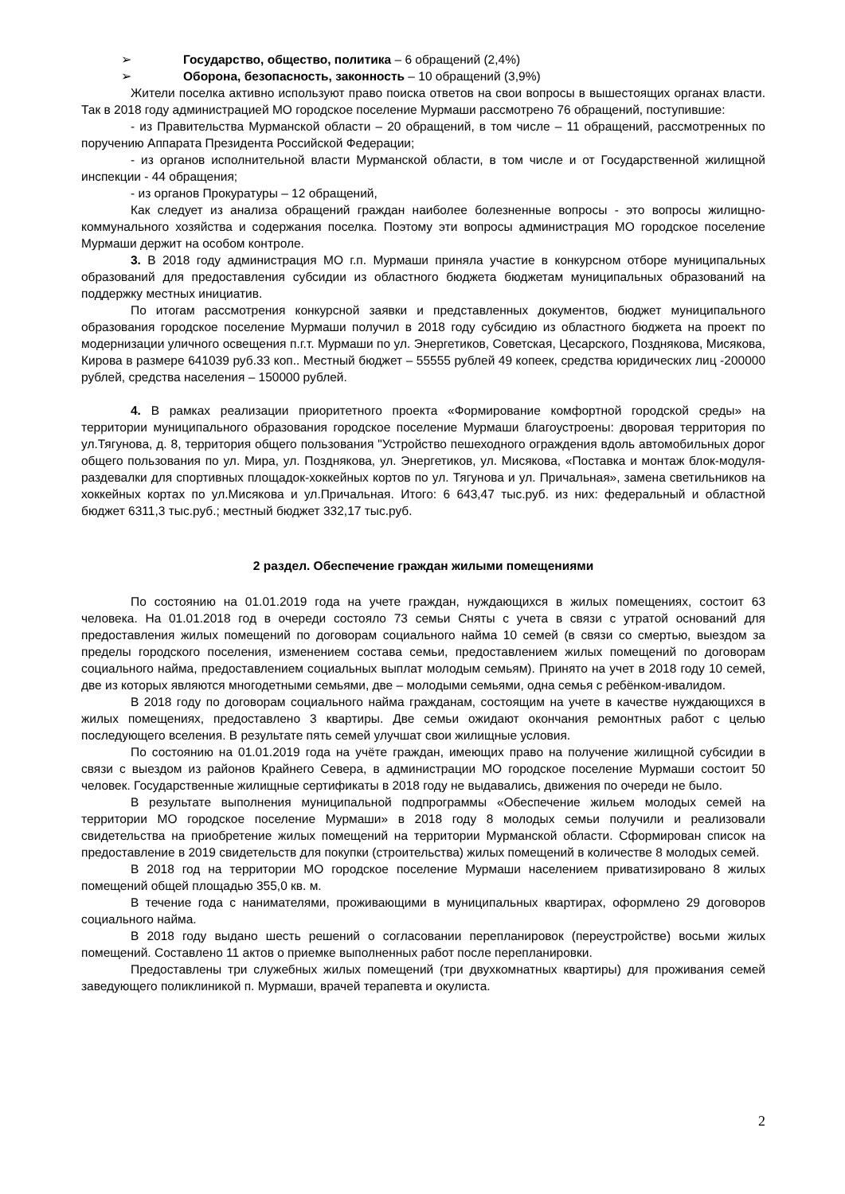➢ Государство, общество, политика – 6 обращений (2,4%)
➢ Оборона, безопасность, законность – 10 обращений (3,9%)
Жители поселка активно используют право поиска ответов на свои вопросы в вышестоящих органах власти. Так в 2018 году администрацией МО городское поселение Мурмаши рассмотрено 76 обращений, поступившие:
- из Правительства Мурманской области – 20 обращений, в том числе – 11 обращений, рассмотренных по поручению Аппарата Президента Российской Федерации;
- из органов исполнительной власти Мурманской области, в том числе и от Государственной жилищной инспекции - 44 обращения;
- из органов Прокуратуры – 12 обращений,
Как следует из анализа обращений граждан наиболее болезненные вопросы - это вопросы жилищно-коммунального хозяйства и содержания поселка. Поэтому эти вопросы администрация МО городское поселение Мурмаши держит на особом контроле.
3. В 2018 году администрация МО г.п. Мурмаши приняла участие в конкурсном отборе муниципальных образований для предоставления субсидии из областного бюджета бюджетам муниципальных образований на поддержку местных инициатив.
По итогам рассмотрения конкурсной заявки и представленных документов, бюджет муниципального образования городское поселение Мурмаши получил в 2018 году субсидию из областного бюджета на проект по модернизации уличного освещения п.г.т. Мурмаши по ул. Энергетиков, Советская, Цесарского, Позднякова, Мисякова, Кирова в размере 641039 руб.33 коп.. Местный бюджет – 55555 рублей 49 копеек, средства юридических лиц -200000 рублей, средства населения – 150000 рублей.
4. В рамках реализации приоритетного проекта «Формирование комфортной городской среды» на территории муниципального образования городское поселение Мурмаши благоустроены: дворовая территория по ул.Тягунова, д. 8, территория общего пользования "Устройство пешеходного ограждения вдоль автомобильных дорог общего пользования по ул. Мира, ул. Позднякова, ул. Энергетиков, ул. Мисякова, «Поставка и монтаж блок-модуля-раздевалки для спортивных площадок-хоккейных кортов по ул. Тягунова и ул. Причальная», замена светильников на хоккейных кортах по ул.Мисякова и ул.Причальная. Итого: 6 643,47 тыс.руб. из них: федеральный и областной бюджет 6311,3 тыс.руб.; местный бюджет 332,17 тыс.руб.
2 раздел. Обеспечение граждан жилыми помещениями
По состоянию на 01.01.2019 года на учете граждан, нуждающихся в жилых помещениях, состоит 63 человека. На 01.01.2018 год в очереди состояло 73 семьи Сняты с учета в связи с утратой оснований для предоставления жилых помещений по договорам социального найма 10 семей (в связи со смертью, выездом за пределы городского поселения, изменением состава семьи, предоставлением жилых помещений по договорам социального найма, предоставлением социальных выплат молодым семьям). Принято на учет в 2018 году 10 семей, две из которых являются многодетными семьями, две – молодыми семьями, одна семья с ребёнком-ивалидом.
В 2018 году по договорам социального найма гражданам, состоящим на учете в качестве нуждающихся в жилых помещениях, предоставлено 3 квартиры. Две семьи ожидают окончания ремонтных работ с целью последующего вселения. В результате пять семей улучшат свои жилищные условия.
По состоянию на 01.01.2019 года на учёте граждан, имеющих право на получение жилищной субсидии в связи с выездом из районов Крайнего Севера, в администрации МО городское поселение Мурмаши состоит 50 человек. Государственные жилищные сертификаты в 2018 году не выдавались, движения по очереди не было.
В результате выполнения муниципальной подпрограммы «Обеспечение жильем молодых семей на территории МО городское поселение Мурмаши» в 2018 году 8 молодых семьи получили и реализовали свидетельства на приобретение жилых помещений на территории Мурманской области. Сформирован список на предоставление в 2019 свидетельств для покупки (строительства) жилых помещений в количестве 8 молодых семей.
В 2018 год на территории МО городское поселение Мурмаши населением приватизировано 8 жилых помещений общей площадью 355,0 кв. м.
В течение года с нанимателями, проживающими в муниципальных квартирах, оформлено 29 договоров социального найма.
В 2018 году выдано шесть решений о согласовании перепланировок (переустройстве) восьми жилых помещений. Составлено 11 актов о приемке выполненных работ после перепланировки.
Предоставлены три служебных жилых помещений (три двухкомнатных квартиры) для проживания семей заведующего поликлиникой п. Мурмаши, врачей терапевта и окулиста.
2